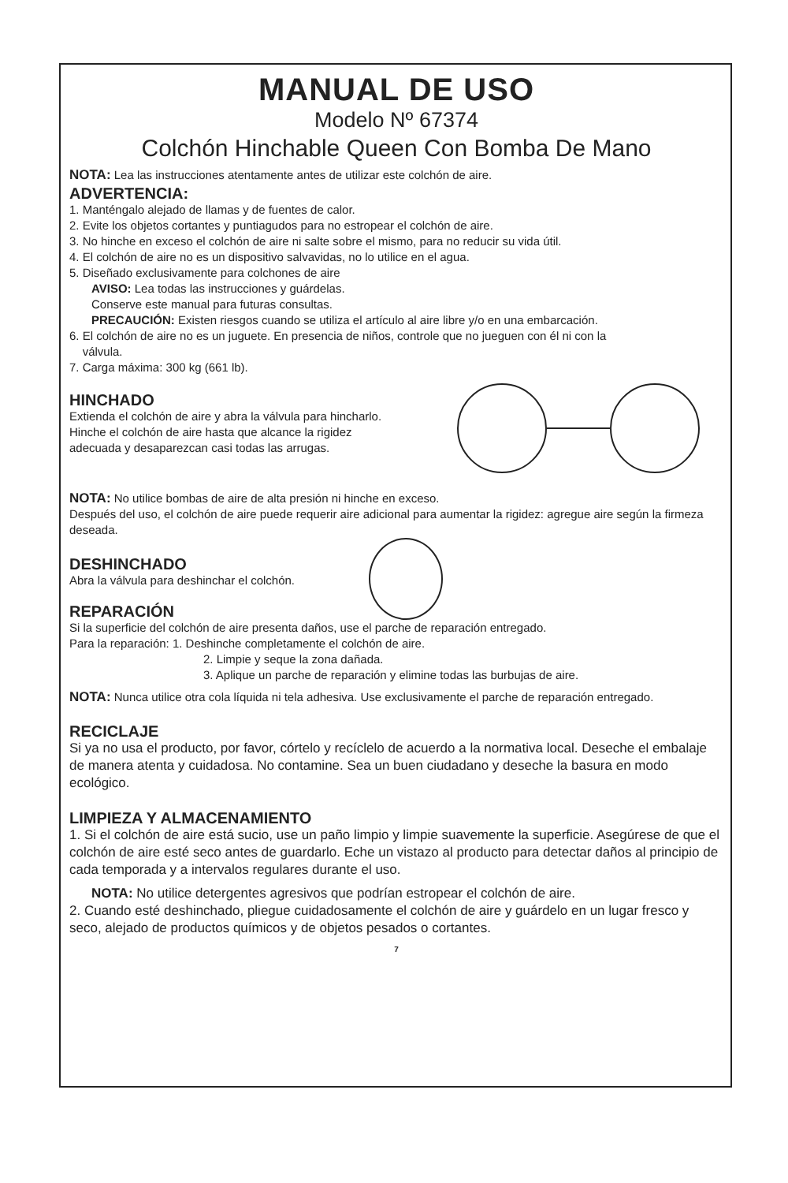MANUAL DE USO
Modelo Nº 67374
Colchón Hinchable Queen Con Bomba De Mano
NOTA: Lea las instrucciones atentamente antes de utilizar este colchón de aire.
ADVERTENCIA:
1. Manténgalo alejado de llamas y de fuentes de calor.
2. Evite los objetos cortantes y puntiagudos para no estropear el colchón de aire.
3. No hinche en exceso el colchón de aire ni salte sobre el mismo, para no reducir su vida útil.
4. El colchón de aire no es un dispositivo salvavidas, no lo utilice en el agua.
5. Diseñado exclusivamente para colchones de aire
AVISO: Lea todas las instrucciones y guárdelas.
Conserve este manual para futuras consultas.
PRECAUCIÓN: Existen riesgos cuando se utiliza el artículo al aire libre y/o en una embarcación.
6. El colchón de aire no es un juguete. En presencia de niños, controle que no jueguen con él ni con la
válvula.
7. Carga máxima: 300 kg (661 lb).
HINCHADO
Extienda el colchón de aire y abra la válvula para hincharlo.
Hinche el colchón de aire hasta que alcance la rigidez
adecuada y desaparezcan casi todas las arrugas.
NOTA: No utilice bombas de aire de alta presión ni hinche en exceso.
Después del uso, el colchón de aire puede requerir aire adicional para aumentar la rigidez: agregue aire según la firmeza deseada.
DESHINCHADO
Abra la válvula para deshinchar el colchón.
REPARACIÓN
Si la superficie del colchón de aire presenta daños, use el parche de reparación entregado.
Para la reparación: 1. Deshinche completamente el colchón de aire.
2. Limpie y seque la zona dañada.
3. Aplique un parche de reparación y elimine todas las burbujas de aire.
NOTA: Nunca utilice otra cola líquida ni tela adhesiva. Use exclusivamente el parche de reparación entregado.
RECICLAJE
Si ya no usa el producto, por favor, córtelo y recíclelo de acuerdo a la normativa local. Deseche el embalaje de manera atenta y cuidadosa. No contamine. Sea un buen ciudadano y deseche la basura en modo ecológico.
LIMPIEZA Y ALMACENAMIENTO
1. Si el colchón de aire está sucio, use un paño limpio y limpie suavemente la superficie. Asegúrese de que el colchón de aire esté seco antes de guardarlo. Eche un vistazo al producto para detectar daños al principio de cada temporada y a intervalos regulares durante el uso.
NOTA: No utilice detergentes agresivos que podrían estropear el colchón de aire.
2. Cuando esté deshinchado, pliegue cuidadosamente el colchón de aire y guárdelo en un lugar fresco y seco, alejado de productos químicos y de objetos pesados o cortantes.
7